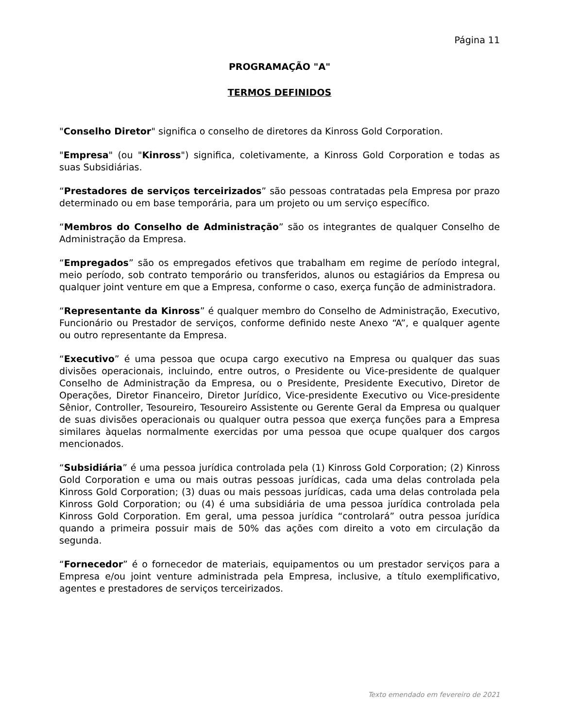Página 11
PROGRAMAÇÃO "A"
TERMOS DEFINIDOS
"Conselho Diretor" significa o conselho de diretores da Kinross Gold Corporation.
"Empresa" (ou "Kinross") significa, coletivamente, a Kinross Gold Corporation e todas as suas Subsidiárias.
“Prestadores de serviços terceirizados” são pessoas contratadas pela Empresa por prazo determinado ou em base temporária, para um projeto ou um serviço específico.
“Membros do Conselho de Administração” são os integrantes de qualquer Conselho de Administração da Empresa.
“Empregados” são os empregados efetivos que trabalham em regime de período integral, meio período, sob contrato temporário ou transferidos, alunos ou estagiários da Empresa ou qualquer joint venture em que a Empresa, conforme o caso, exerça função de administradora.
“Representante da Kinross” é qualquer membro do Conselho de Administração, Executivo, Funcionário ou Prestador de serviços, conforme definido neste Anexo “A”, e qualquer agente ou outro representante da Empresa.
“Executivo” é uma pessoa que ocupa cargo executivo na Empresa ou qualquer das suas divisões operacionais, incluindo, entre outros, o Presidente ou Vice-presidente de qualquer Conselho de Administração da Empresa, ou o Presidente, Presidente Executivo, Diretor de Operações, Diretor Financeiro, Diretor Jurídico, Vice-presidente Executivo ou Vice-presidente Sênior, Controller, Tesoureiro, Tesoureiro Assistente ou Gerente Geral da Empresa ou qualquer de suas divisões operacionais ou qualquer outra pessoa que exerça funções para a Empresa similares àquelas normalmente exercidas por uma pessoa que ocupe qualquer dos cargos mencionados.
“Subsidiária” é uma pessoa jurídica controlada pela (1) Kinross Gold Corporation; (2) Kinross Gold Corporation e uma ou mais outras pessoas jurídicas, cada uma delas controlada pela Kinross Gold Corporation; (3) duas ou mais pessoas jurídicas, cada uma delas controlada pela Kinross Gold Corporation; ou (4) é uma subsidiária de uma pessoa jurídica controlada pela Kinross Gold Corporation. Em geral, uma pessoa jurídica “controlará” outra pessoa jurídica quando a primeira possuir mais de 50% das ações com direito a voto em circulação da segunda.
“Fornecedor” é o fornecedor de materiais, equipamentos ou um prestador serviços para a Empresa e/ou joint venture administrada pela Empresa, inclusive, a título exemplificativo, agentes e prestadores de serviços terceirizados.
Texto emendado em fevereiro de 2021